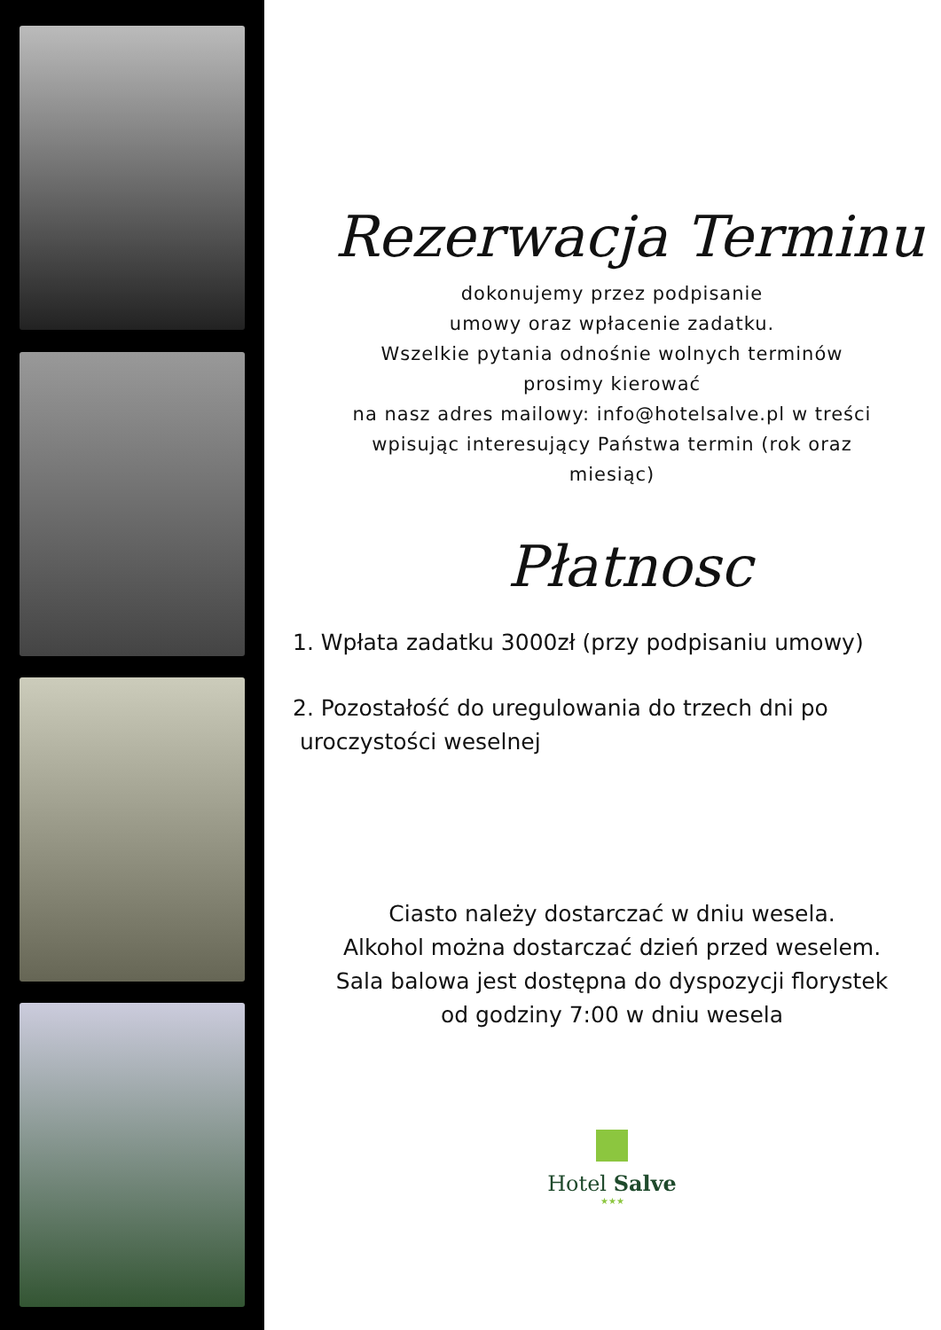Rezerwacja Terminu
dokonujemy przez podpisanie
umowy oraz wpłacenie zadatku.
Wszelkie pytania odnośnie wolnych terminów
prosimy kierować
na nasz adres mailowy: info@hotelsalve.pl w treści
wpisując interesujący Państwa termin (rok oraz
miesiąc)
Płatnosc
1. Wpłata zadatku 3000zł (przy podpisaniu umowy)
2. Pozostałość do uregulowania do trzech dni po
uroczystości weselnej
Ciasto należy dostarczać w dniu wesela.
Alkohol można dostarczać dzień przed weselem.
Sala balowa jest dostępna do dyspozycji florystek
od godziny 7:00 w dniu wesela
Hotel Salve
★★★